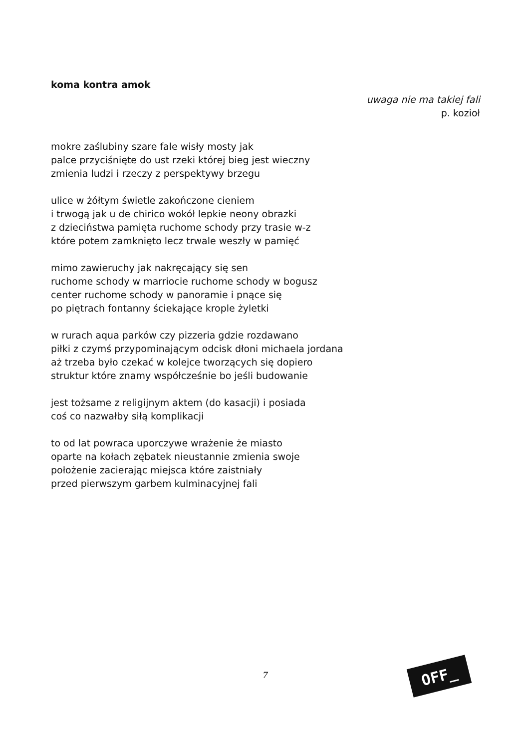koma kontra amok
uwaga nie ma takiej fali
p. kozioł
mokre zaślubiny szare fale wisły mosty jak
palce przyciśnięte do ust rzeki której bieg jest wieczny
zmienia ludzi i rzeczy z perspektywy brzegu
ulice w żółtym świetle zakończone cieniem
i trwogą jak u de chirico wokół lepkie neony obrazki
z dzieciństwa pamięta ruchome schody przy trasie w-z
które potem zamknięto lecz trwale weszły w pamięć
mimo zawieruchy jak nakręcający się sen
ruchome schody w marriocie ruchome schody w bogusz
center ruchome schody w panoramie i pnące się
po piętrach fontanny ściekające krople żyletki
w rurach aqua parków czy pizzeria gdzie rozdawano
piłki z czymś przypominającym odcisk dłoni michaela jordana
aż trzeba było czekać w kolejce tworzących się dopiero
struktur które znamy współcześnie bo jeśli budowanie
jest tożsame z religijnym aktem (do kasacji) i posiada
coś co nazwałby siłą komplikacji
to od lat powraca uporczywe wrażenie że miasto
oparte na kołach zębatek nieustannie zmienia swoje
położenie zacierając miejsca które zaistniały
przed pierwszym garbem kulminacyjnej fali
7 OFF_